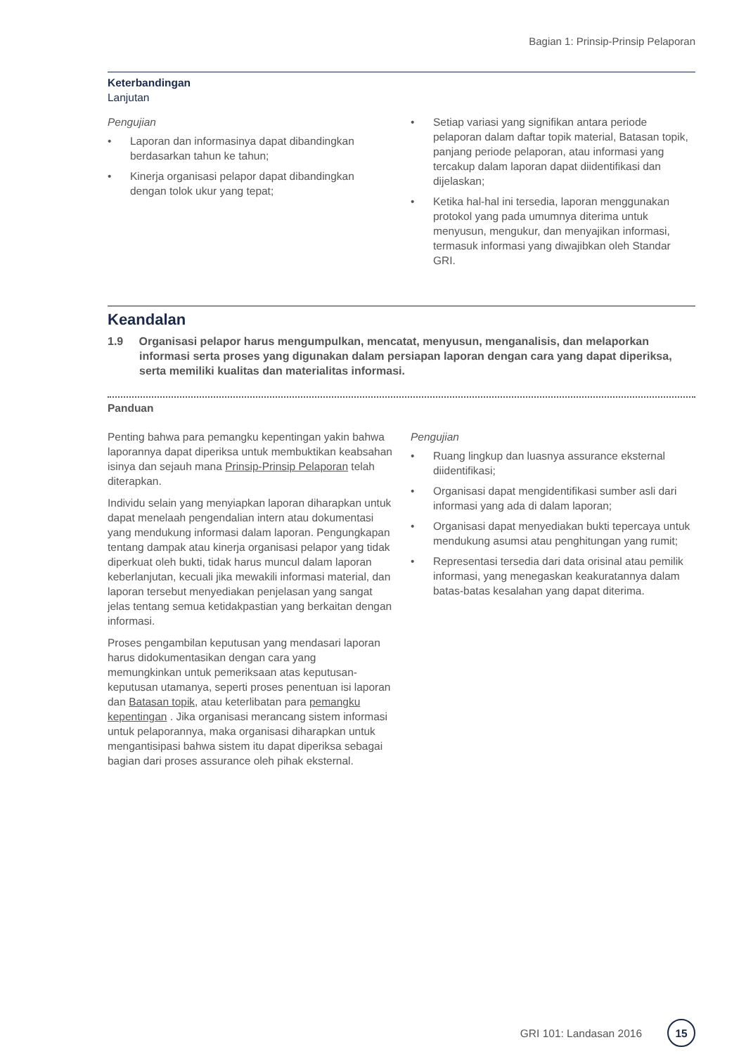Bagian 1: Prinsip-Prinsip Pelaporan
Keterbandingan
Lanjutan
Pengujian
• Laporan dan informasinya dapat dibandingkan berdasarkan tahun ke tahun;
• Kinerja organisasi pelapor dapat dibandingkan dengan tolok ukur yang tepat;
• Setiap variasi yang signifikan antara periode pelaporan dalam daftar topik material, Batasan topik, panjang periode pelaporan, atau informasi yang tercakup dalam laporan dapat diidentifikasi dan dijelaskan;
• Ketika hal-hal ini tersedia, laporan menggunakan protokol yang pada umumnya diterima untuk menyusun, mengukur, dan menyajikan informasi, termasuk informasi yang diwajibkan oleh Standar GRI.
Keandalan
1.9 Organisasi pelapor harus mengumpulkan, mencatat, menyusun, menganalisis, dan melaporkan informasi serta proses yang digunakan dalam persiapan laporan dengan cara yang dapat diperiksa, serta memiliki kualitas dan materialitas informasi.
Panduan
Penting bahwa para pemangku kepentingan yakin bahwa laporannya dapat diperiksa untuk membuktikan keabsahan isinya dan sejauh mana Prinsip-Prinsip Pelaporan telah diterapkan.
Individu selain yang menyiapkan laporan diharapkan untuk dapat menelaah pengendalian intern atau dokumentasi yang mendukung informasi dalam laporan. Pengungkapan tentang dampak atau kinerja organisasi pelapor yang tidak diperkuat oleh bukti, tidak harus muncul dalam laporan keberlanjutan, kecuali jika mewakili informasi material, dan laporan tersebut menyediakan penjelasan yang sangat jelas tentang semua ketidakpastian yang berkaitan dengan informasi.
Proses pengambilan keputusan yang mendasari laporan harus didokumentasikan dengan cara yang memungkinkan untuk pemeriksaan atas keputusan-keputusan utamanya, seperti proses penentuan isi laporan dan Batasan topik, atau keterlibatan para pemangku kepentingan . Jika organisasi merancang sistem informasi untuk pelaporannya, maka organisasi diharapkan untuk mengantisipasi bahwa sistem itu dapat diperiksa sebagai bagian dari proses assurance oleh pihak eksternal.
Pengujian
• Ruang lingkup dan luasnya assurance eksternal diidentifikasi;
• Organisasi dapat mengidentifikasi sumber asli dari informasi yang ada di dalam laporan;
• Organisasi dapat menyediakan bukti tepercaya untuk mendukung asumsi atau penghitungan yang rumit;
• Representasi tersedia dari data orisinal atau pemilik informasi, yang menegaskan keakuratannya dalam batas-batas kesalahan yang dapat diterima.
GRI 101: Landasan 2016
15